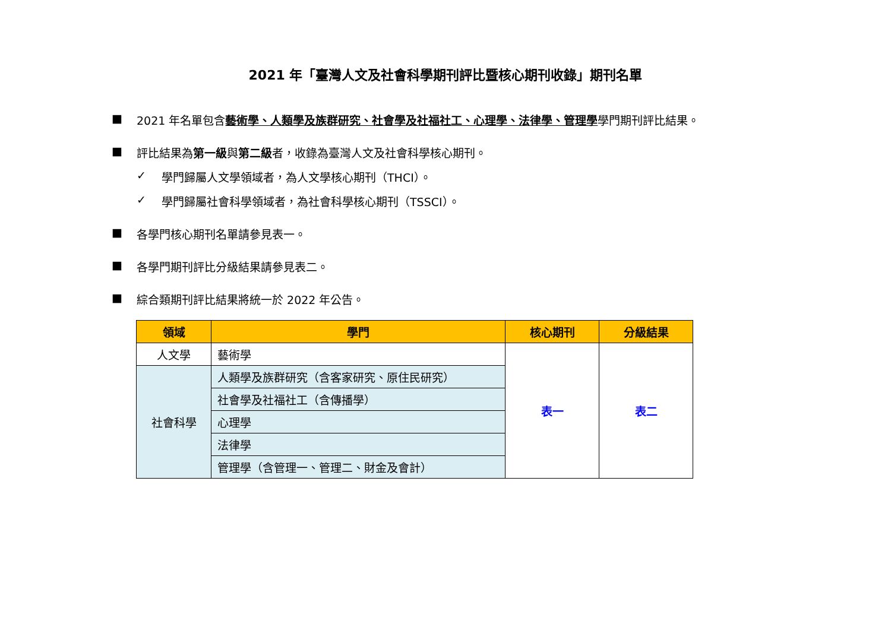2021 年「臺灣人文及社會科學期刊評比暨核心期刊收錄」期刊名單
■ 2021 年名單包含藝術學、人類學及族群研究、社會學及社福社工、心理學、法律學、管理學學門期刊評比結果。
■ 評比結果為第一級與第二級者，收錄為臺灣人文及社會科學核心期刊。
✓ 學門歸屬人文學領域者，為人文學核心期刊（THCI）。
✓ 學門歸屬社會科學領域者，為社會科學核心期刊（TSSCI）。
■ 各學門核心期刊名單請參見表一。
■ 各學門期刊評比分級結果請參見表二。
■ 綜合類期刊評比結果將統一於 2022 年公告。
| 領域 | 學門 | 核心期刊 | 分級結果 |
| --- | --- | --- | --- |
| 人文學 | 藝術學 | 表一 | 表二 |
| 社會科學 | 人類學及族群研究（含客家研究、原住民研究） | | |
| | 社會學及社福社工（含傳播學） | | |
| | 心理學 | | |
| | 法律學 | | |
| | 管理學（含管理一、管理二、財金及會計） | | |